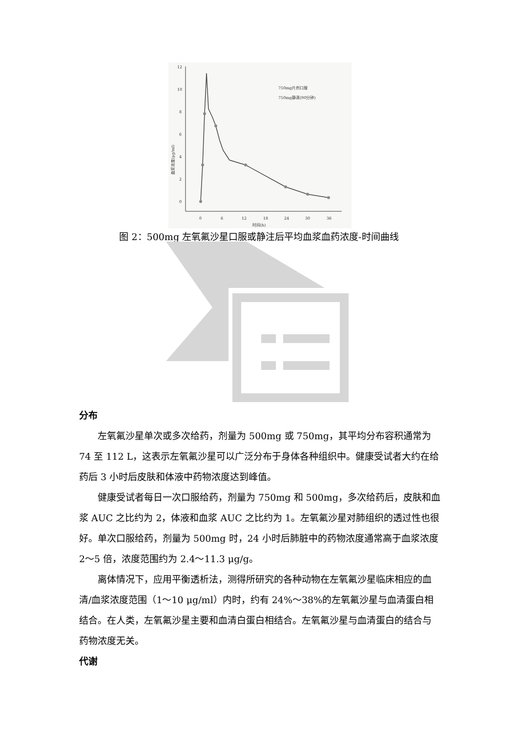12
10
8
6
4
2
0
0
6
12
18
24
30
36
时间(h)
血浆浓度(μg/ml)
750mg片剂口服
750mg静滴(90分钟)
图 2：500mg 左氧氟沙星口服或静注后平均血浆血药浓度-时间曲线
分布
左氧氟沙星单次或多次给药，剂量为 500mg 或 750mg，其平均分布容积通常为 74 至 112 L，这表示左氧氟沙星可以广泛分布于身体各种组织中。健康受试者大约在给药后 3 小时后皮肤和体液中药物浓度达到峰值。
健康受试者每日一次口服给药，剂量为 750mg 和 500mg，多次给药后，皮肤和血浆 AUC 之比约为 2，体液和血浆 AUC 之比约为 1。左氧氟沙星对肺组织的透过性也很好。单次口服给药，剂量为 500mg 时，24 小时后肺脏中的药物浓度通常高于血浆浓度 2～5 倍，浓度范围约为 2.4～11.3 μg/g。
离体情况下，应用平衡透析法，测得所研究的各种动物在左氧氟沙星临床相应的血清/血浆浓度范围（1～10 μg/ml）内时，约有 24%～38%的左氧氟沙星与血清蛋白相结合。在人类，左氧氟沙星主要和血清白蛋白相结合。左氧氟沙星与血清蛋白的结合与药物浓度无关。
代谢